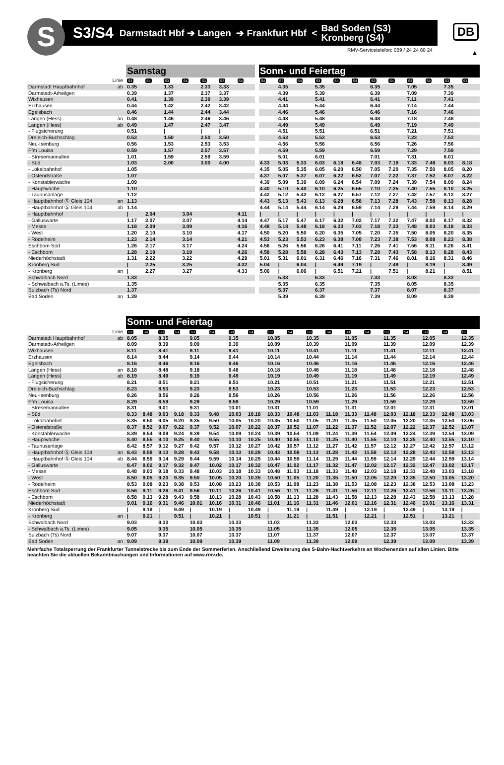S
S3/S4 Darmstadt Hbf ➔ Langen ➔ Frankfurt Hbf < Bad Soden (S3)
Kronberg (S4)
DB
RMV-Servicetelefon: 069 / 24 24 80 24
▲
| | | Samstag | | | | | | | | Sonn- und Feiertag | | | | | | | | | | | |
| --- | --- | --- | --- | --- | --- | --- | --- | --- | --- | --- | --- | --- | --- | --- | --- | --- | --- | --- | --- | --- | --- |
| | Linie | S3 | S4 | S3 | S4 | S3 | S3 | S4 | | S4 | S3 | S4 | S3 | S4 | S4 | S3 | S4 | S3 | S4 | S3 | S4 |
| Darmstadt Hauptbahnhof | ab | 0.35 | | 1.33 | | 2.33 | 3.33 | | | | 4.35 | | 5.35 | | | 6.35 | | 7.05 | | 7.35 | |
| Darmstadt-Arheilgen | | 0.39 | | 1.37 | | 2.37 | 3.37 | | | | 4.39 | | 5.39 | | | 6.39 | | 7.09 | | 7.39 | |
| Wixhausen | | 0.41 | | 1.39 | | 2.39 | 3.39 | | | | 4.41 | | 5.41 | | | 6.41 | | 7.11 | | 7.41 | |
| Erzhausen | | 0.44 | | 1.42 | | 2.42 | 3.42 | | | | 4.44 | | 5.44 | | | 6.44 | | 7.14 | | 7.44 | |
| Egelsbach | | 0.46 | | 1.44 | | 2.44 | 3.44 | | | | 4.46 | | 5.46 | | | 6.46 | | 7.16 | | 7.46 | |
| Langen (Hess) | an | 0.48 | | 1.46 | | 2.46 | 3.46 | | | | 4.48 | | 5.48 | | | 6.48 | | 7.18 | | 7.48 | |
| Langen (Hess) | ab | 0.49 | | 1.47 | | 2.47 | 3.47 | | | | 4.49 | | 5.49 | | | 6.49 | | 7.19 | | 7.49 | |
| - Flugsicherung | | 0.51 | | / | | / | / | | | | 4.51 | | 5.51 | | | 6.51 | | 7.21 | | 7.51 | |
| Dreieich-Buchschlag | | 0.53 | | 1.50 | | 2.50 | 3.50 | | | | 4.53 | | 5.53 | | | 6.53 | | 7.23 | | 7.53 | |
| Neu-Isenburg | | 0.56 | | 1.53 | | 2.53 | 3.53 | | | | 4.56 | | 5.56 | | | 6.56 | | 7.26 | | 7.56 | |
| Ffm Louisa | | 0.59 | | 1.57 | | 2.57 | 3.57 | | | | 4.59 | | 5.59 | | | 6.59 | | 7.29 | | 7.59 | |
| - Stresemannallee | | 1.01 | | 1.59 | | 2.59 | 3.59 | | | | 5.01 | | 6.01 | | | 7.01 | | 7.31 | | 8.01 | |
| - Süd | | 1.03 | | 2.00 | | 3.00 | 4.00 | | | 4.33 | 5.03 | 5.33 | 6.03 | 6.18 | 6.48 | 7.03 | 7.18 | 7.33 | 7.48 | 8.03 | 8.18 |
| - Lokalbahnhof | | 1.05 | | | | | | | | 4.35 | 5.05 | 5.35 | 6.05 | 6.20 | 6.50 | 7.05 | 7.20 | 7.35 | 7.50 | 8.05 | 8.20 |
| - Ostendstraße | | 1.07 | | | | | | | | 4.37 | 5.07 | 5.37 | 6.07 | 6.22 | 6.52 | 7.07 | 7.22 | 7.37 | 7.52 | 8.07 | 8.22 |
| - Konstablerwache | | 1.09 | | | | | | | | 4.39 | 5.09 | 5.39 | 6.09 | 6.24 | 6.54 | 7.09 | 7.24 | 7.39 | 7.54 | 8.09 | 8.24 |
| - Hauptwache | | 1.10 | | | | | | | | 4.40 | 5.10 | 5.40 | 6.10 | 6.25 | 6.55 | 7.10 | 7.25 | 7.40 | 7.55 | 8.10 | 8.25 |
| - Taunusanlage | | 1.12 | | | | | | | | 4.42 | 5.12 | 5.42 | 6.12 | 6.27 | 6.57 | 7.12 | 7.27 | 7.42 | 7.57 | 8.12 | 8.27 |
| - Hauptbahnhof Ⓢ Gleis 104 | an | 1.13 | | | | | | | | 4.43 | 5.13 | 5.43 | 6.13 | 6.28 | 6.58 | 7.13 | 7.28 | 7.43 | 7.58 | 8.13 | 8.28 |
| - Hauptbahnhof Ⓢ Gleis 104 | ab | 1.14 | | | | | | | | 4.44 | 5.14 | 5.44 | 6.14 | 6.29 | 6.59 | 7.14 | 7.29 | 7.44 | 7.59 | 8.14 | 8.29 |
| - Hauptbahnhof | | / | 2.04 | | 3.04 | | | 4.11 | | / | / | / | / | / | / | / | / | / | / | / | / |
| - Galluswarte | | 1.17 | 2.07 | | 3.07 | | | 4.14 | | 4.47 | 5.17 | 5.47 | 6.17 | 6.32 | 7.02 | 7.17 | 7.32 | 7.47 | 8.02 | 8.17 | 8.32 |
| - Messe | | 1.18 | 2.09 | | 3.09 | | | 4.16 | | 4.48 | 5.18 | 5.48 | 6.18 | 6.33 | 7.03 | 7.18 | 7.33 | 7.48 | 8.03 | 8.18 | 8.33 |
| - West | | 1.20 | 2.10 | | 3.10 | | | 4.17 | | 4.50 | 5.20 | 5.50 | 6.20 | 6.35 | 7.05 | 7.20 | 7.35 | 7.50 | 8.05 | 8.20 | 8.35 |
| - Rödelheim | | 1.23 | 2.14 | | 3.14 | | | 4.21 | | 4.53 | 5.23 | 5.53 | 6.23 | 6.38 | 7.08 | 7.23 | 7.38 | 7.53 | 8.08 | 8.23 | 8.38 |
| Eschborn Süd | | 1.26 | 2.17 | | 3.17 | | | 4.24 | | 4.56 | 5.26 | 5.56 | 6.26 | 6.41 | 7.11 | 7.26 | 7.41 | 7.56 | 8.11 | 8.26 | 8.41 |
| - Eschborn | | 1.28 | 2.19 | | 3.19 | | | 4.26 | | 4.58 | 5.28 | 5.58 | 6.28 | 6.43 | 7.13 | 7.28 | 7.43 | 7.58 | 8.13 | 8.28 | 8.43 |
| Niederhöchstadt | | 1.31 | 2.22 | | 3.22 | | | 4.29 | | 5.01 | 5.31 | 6.01 | 6.31 | 6.46 | 7.16 | 7.31 | 7.46 | 8.01 | 8.16 | 8.31 | 8.46 |
| Kronberg Süd | | / | 2.25 | | 3.25 | | | 4.32 | | 5.04 | / | 6.04 | / | 6.49 | 7.19 | / | 7.49 | / | 8.19 | / | 8.49 |
| - Kronberg | an | / | 2.27 | | 3.27 | | | 4.33 | | 5.06 | / | 6.06 | / | 6.51 | 7.21 | / | 7.51 | / | 8.21 | / | 8.51 |
| Schwalbach Nord | | 1.33 | | | | | | | | | 5.33 | | 6.33 | | | 7.33 | | 8.03 | | 8.33 | |
| - Schwalbach a.Ts. (Limes) | | 1.35 | | | | | | | | | 5.35 | | 6.35 | | | 7.35 | | 8.05 | | 8.35 | |
| Sulzbach (Ts) Nord | | 1.37 | | | | | | | | | 5.37 | | 6.37 | | | 7.37 | | 8.07 | | 8.37 | |
| Bad Soden | an | 1.39 | | | | | | | | | 5.39 | | 6.39 | | | 7.39 | | 8.09 | | 8.39 | |
| | | Sonn- und Feiertag | | | | | | | | | | | | | | | | | | |
| --- | --- | --- | --- | --- | --- | --- | --- | --- | --- | --- | --- | --- | --- | --- | --- | --- | --- | --- | --- | --- |
| | Linie | S3 | S4 | S3 | S4 | S3 | S4 | S3 | S4 | S3 | S4 | S3 | S4 | S3 | S4 | S3 | S4 | S3 | S4 | S3 |
| Darmstadt Hauptbahnhof | ab | 8.05 | | 8.35 | | 9.05 | | 9.35 | | 10.05 | | 10.35 | | 11.05 | | 11.35 | | 12.05 | | 12.35 |
| Darmstadt-Arheilgen | | 8.09 | | 8.39 | | 9.09 | | 9.39 | | 10.09 | | 10.39 | | 11.09 | | 11.39 | | 12.09 | | 12.39 |
| Wixhausen | | 8.11 | | 8.41 | | 9.11 | | 9.41 | | 10.11 | | 10.41 | | 11.11 | | 11.41 | | 12.11 | | 12.41 |
| Erzhausen | | 8.14 | | 8.44 | | 9.14 | | 9.44 | | 10.14 | | 10.44 | | 11.14 | | 11.44 | | 12.14 | | 12.44 |
| Egelsbach | | 8.16 | | 8.46 | | 9.16 | | 9.46 | | 10.16 | | 10.46 | | 11.16 | | 11.46 | | 12.16 | | 12.46 |
| Langen (Hess) | an | 8.18 | | 8.48 | | 9.18 | | 9.48 | | 10.18 | | 10.48 | | 11.18 | | 11.48 | | 12.18 | | 12.48 |
| Langen (Hess) | ab | 8.19 | | 8.49 | | 9.19 | | 9.49 | | 10.19 | | 10.49 | | 11.19 | | 11.49 | | 12.19 | | 12.49 |
| - Flugsicherung | | 8.21 | | 8.51 | | 9.21 | | 9.51 | | 10.21 | | 10.51 | | 11.21 | | 11.51 | | 12.21 | | 12.51 |
| Dreieich-Buchschlag | | 8.23 | | 8.53 | | 9.23 | | 9.53 | | 10.23 | | 10.53 | | 11.23 | | 11.53 | | 12.23 | | 12.53 |
| Neu-Isenburg | | 8.26 | | 8.56 | | 9.26 | | 9.56 | | 10.26 | | 10.56 | | 11.26 | | 11.56 | | 12.26 | | 12.56 |
| Ffm Louisa | | 8.29 | | 8.59 | | 9.29 | | 9.59 | | 10.29 | | 10.59 | | 11.29 | | 11.59 | | 12.29 | | 12.59 |
| - Stresemannallee | | 8.31 | | 9.01 | | 9.31 | | 10.01 | | 10.31 | | 11.01 | | 11.31 | | 12.01 | | 12.31 | | 13.01 |
| - Süd | | 8.33 | 8.48 | 9.03 | 9.18 | 9.33 | 9.48 | 10.03 | 10.18 | 10.33 | 10.48 | 11.03 | 11.18 | 11.33 | 11.48 | 12.03 | 12.18 | 12.33 | 12.48 | 13.03 |
| - Lokalbahnhof | | 8.35 | 8.50 | 9.05 | 9.20 | 9.35 | 9.50 | 10.05 | 10.20 | 10.35 | 10.50 | 11.05 | 11.20 | 11.35 | 11.50 | 12.05 | 12.20 | 12.35 | 12.50 | 13.05 |
| - Ostendstraße | | 8.37 | 8.52 | 9.07 | 9.22 | 9.37 | 9.52 | 10.07 | 10.22 | 10.37 | 10.52 | 11.07 | 11.22 | 11.37 | 11.52 | 12.07 | 12.22 | 12.37 | 12.52 | 13.07 |
| - Konstablerwache | | 8.39 | 8.54 | 9.09 | 9.24 | 9.39 | 9.54 | 10.09 | 10.24 | 10.39 | 10.54 | 11.09 | 11.24 | 11.39 | 11.54 | 12.09 | 12.24 | 12.39 | 12.54 | 13.09 |
| - Hauptwache | | 8.40 | 8.55 | 9.10 | 9.25 | 9.40 | 9.55 | 10.10 | 10.25 | 10.40 | 10.55 | 11.10 | 11.25 | 11.40 | 11.55 | 12.10 | 12.25 | 12.40 | 12.55 | 13.10 |
| - Taunusanlage | | 8.42 | 8.57 | 9.12 | 9.27 | 9.42 | 9.57 | 10.12 | 10.27 | 10.42 | 10.57 | 11.12 | 11.27 | 11.42 | 11.57 | 12.12 | 12.27 | 12.42 | 12.57 | 13.12 |
| - Hauptbahnhof Ⓢ Gleis 104 | an | 8.43 | 8.58 | 9.13 | 9.28 | 9.43 | 9.58 | 10.13 | 10.28 | 10.43 | 10.58 | 11.13 | 11.28 | 11.43 | 11.58 | 12.13 | 12.28 | 12.43 | 12.58 | 13.13 |
| - Hauptbahnhof Ⓢ Gleis 104 | ab | 8.44 | 8.59 | 9.14 | 9.29 | 9.44 | 9.59 | 10.14 | 10.29 | 10.44 | 10.59 | 11.14 | 11.29 | 11.44 | 11.59 | 12.14 | 12.29 | 12.44 | 12.59 | 13.14 |
| - Galluswarte | | 8.47 | 9.02 | 9.17 | 9.32 | 9.47 | 10.02 | 10.17 | 10.32 | 10.47 | 11.02 | 11.17 | 11.32 | 11.47 | 12.02 | 12.17 | 12.32 | 12.47 | 13.02 | 13.17 |
| - Messe | | 8.48 | 9.03 | 9.18 | 9.33 | 9.48 | 10.03 | 10.18 | 10.33 | 10.48 | 11.03 | 11.18 | 11.33 | 11.48 | 12.03 | 12.18 | 12.33 | 12.48 | 13.03 | 13.18 |
| - West | | 8.50 | 9.05 | 9.20 | 9.35 | 9.50 | 10.05 | 10.20 | 10.35 | 10.50 | 11.05 | 11.20 | 11.35 | 11.50 | 12.05 | 12.20 | 12.35 | 12.50 | 13.05 | 13.20 |
| - Rödelheim | | 8.53 | 9.08 | 9.23 | 9.38 | 9.53 | 10.08 | 10.23 | 10.38 | 10.53 | 11.08 | 11.23 | 11.38 | 11.53 | 12.08 | 12.23 | 12.38 | 12.53 | 13.08 | 13.23 |
| Eschborn Süd | | 8.56 | 9.11 | 9.26 | 9.41 | 9.56 | 10.11 | 10.26 | 10.41 | 10.56 | 11.11 | 11.26 | 11.41 | 11.56 | 12.11 | 12.26 | 12.41 | 12.56 | 13.11 | 13.26 |
| - Eschborn | | 8.58 | 9.13 | 9.28 | 9.43 | 9.58 | 10.13 | 10.28 | 10.43 | 10.58 | 11.13 | 11.28 | 11.43 | 11.58 | 12.13 | 12.28 | 12.43 | 12.58 | 13.13 | 13.28 |
| Niederhöchstadt | | 9.01 | 9.16 | 9.31 | 9.46 | 10.01 | 10.16 | 10.31 | 10.46 | 11.01 | 11.16 | 11.31 | 11.46 | 12.01 | 12.16 | 12.31 | 12.46 | 13.01 | 13.16 | 13.31 |
| Kronberg Süd | | / | 9.19 | / | 9.49 | / | 10.19 | / | 10.49 | / | 11.19 | / | 11.49 | / | 12.19 | / | 12.49 | / | 13.19 | / |
| - Kronberg | an | / | 9.21 | / | 9.51 | / | 10.21 | / | 10.51 | / | 11.21 | / | 11.51 | / | 12.21 | / | 12.51 | / | 13.21 | / |
| Schwalbach Nord | | 9.03 | | 9.33 | | 10.03 | | 10.33 | | 11.03 | | 11.33 | | 12.03 | | 12.33 | | 13.03 | | 13.33 |
| - Schwalbach a.Ts. (Limes) | | 9.05 | | 9.35 | | 10.05 | | 10.35 | | 11.05 | | 11.35 | | 12.05 | | 12.35 | | 13.05 | | 13.35 |
| Sulzbach (Ts) Nord | | 9.07 | | 9.37 | | 10.07 | | 10.37 | | 11.07 | | 11.37 | | 12.07 | | 12.37 | | 13.07 | | 13.37 |
| Bad Soden | an | 9.09 | | 9.39 | | 10.09 | | 10.39 | | 11.09 | | 11.39 | | 12.09 | | 12.39 | | 13.09 | | 13.39 |
Mehrfache Totalsperrung der Frankfurter Tunnelstrecke bis zum Ende der Sommerferien. Anschließend Erweiterung des S-Bahn-Nachtverkehrs an Wochenenden auf allen Linien. Bitte beachten Sie die aktuellen Bekanntmachungen und Informationen auf www.rmv.de.